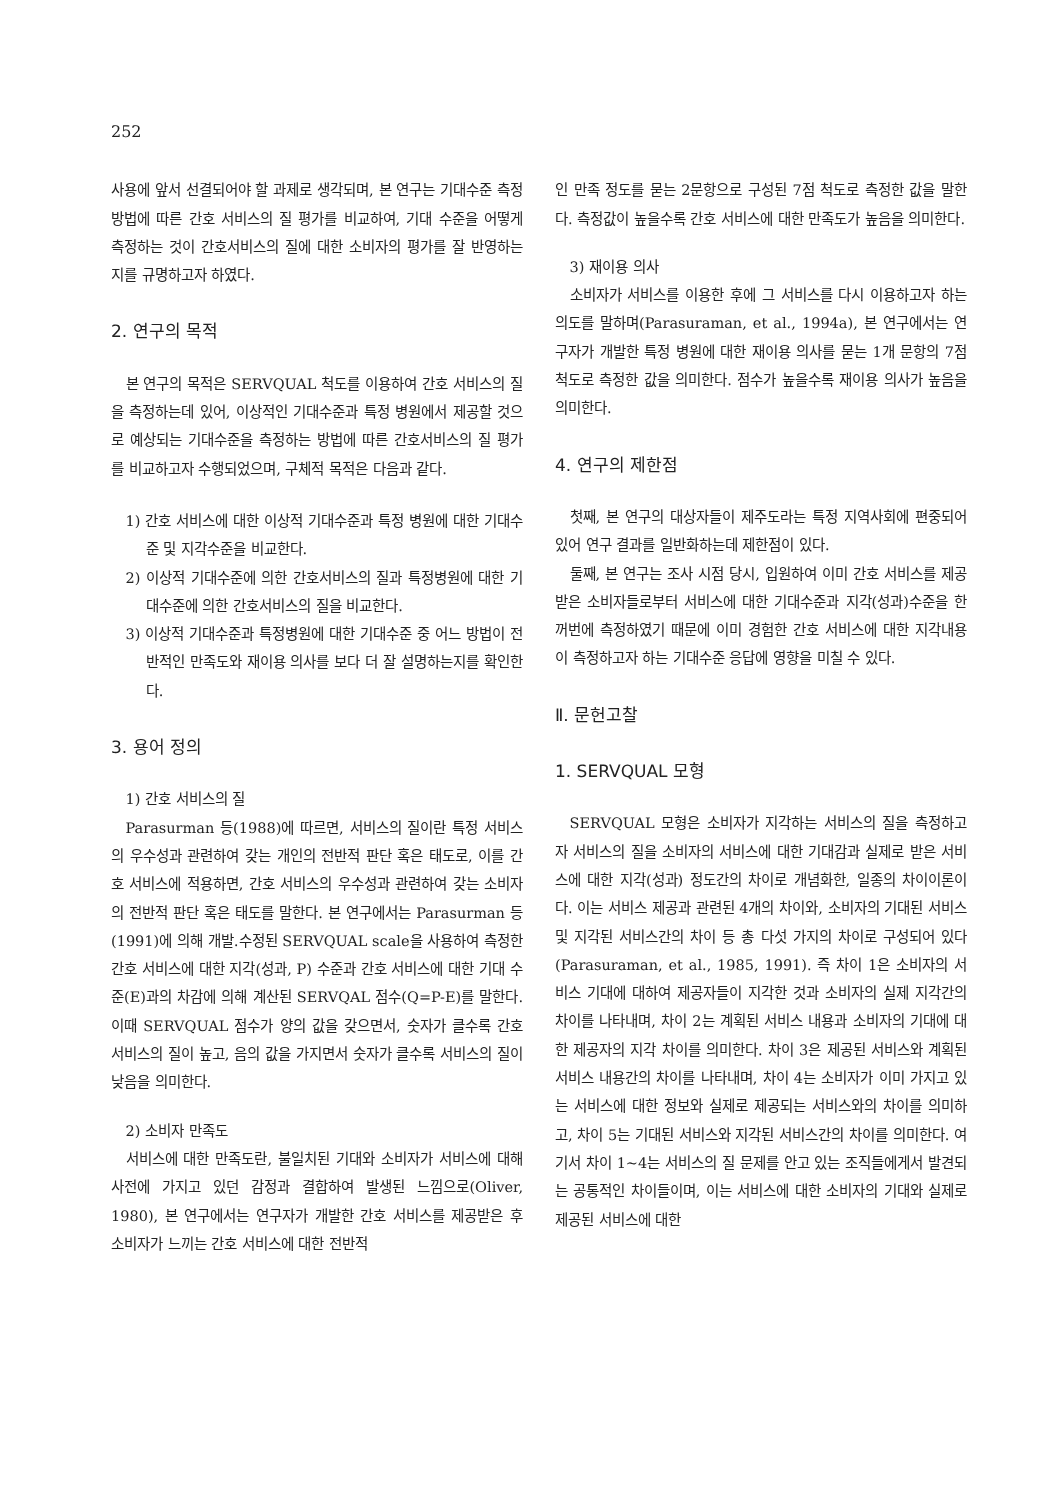252
사용에 앞서 선결되어야 할 과제로 생각되며, 본 연구는 기대수준 측정 방법에 따른 간호 서비스의 질 평가를 비교하여, 기대 수준을 어떻게 측정하는 것이 간호서비스의 질에 대한 소비자의 평가를 잘 반영하는지를 규명하고자 하였다.
2. 연구의 목적
본 연구의 목적은 SERVQUAL 척도를 이용하여 간호 서비스의 질을 측정하는데 있어, 이상적인 기대수준과 특정 병원에서 제공할 것으로 예상되는 기대수준을 측정하는 방법에 따른 간호서비스의 질 평가를 비교하고자 수행되었으며, 구체적 목적은 다음과 같다.
1) 간호 서비스에 대한 이상적 기대수준과 특정 병원에 대한 기대수준 및 지각수준을 비교한다.
2) 이상적 기대수준에 의한 간호서비스의 질과 특정병원에 대한 기대수준에 의한 간호서비스의 질을 비교한다.
3) 이상적 기대수준과 특정병원에 대한 기대수준 중 어느 방법이 전반적인 만족도와 재이용 의사를 보다 더 잘 설명하는지를 확인한다.
3. 용어 정의
1) 간호 서비스의 질
Parasurman 등(1988)에 따르면, 서비스의 질이란 특정 서비스의 우수성과 관련하여 갖는 개인의 전반적 판단 혹은 태도로, 이를 간호 서비스에 적용하면, 간호 서비스의 우수성과 관련하여 갖는 소비자의 전반적 판단 혹은 태도를 말한다. 본 연구에서는 Parasurman 등(1991)에 의해 개발․수정된 SERVQUAL scale을 사용하여 측정한 간호 서비스에 대한 지각(성과, P) 수준과 간호 서비스에 대한 기대 수준(E)과의 차감에 의해 계산된 SERVQAL 점수(Q=P-E)를 말한다. 이때 SERVQUAL 점수가 양의 값을 갖으면서, 숫자가 클수록 간호 서비스의 질이 높고, 음의 값을 가지면서 숫자가 클수록 서비스의 질이 낮음을 의미한다.
2) 소비자 만족도
서비스에 대한 만족도란, 불일치된 기대와 소비자가 서비스에 대해 사전에 가지고 있던 감정과 결합하여 발생된 느낌으로(Oliver, 1980), 본 연구에서는 연구자가 개발한 간호 서비스를 제공받은 후 소비자가 느끼는 간호 서비스에 대한 전반적
인 만족 정도를 묻는 2문항으로 구성된 7점 척도로 측정한 값을 말한다. 측정값이 높을수록 간호 서비스에 대한 만족도가 높음을 의미한다.
3) 재이용 의사
소비자가 서비스를 이용한 후에 그 서비스를 다시 이용하고자 하는 의도를 말하며(Parasuraman, et al., 1994a), 본 연구에서는 연구자가 개발한 특정 병원에 대한 재이용 의사를 묻는 1개 문항의 7점 척도로 측정한 값을 의미한다. 점수가 높을수록 재이용 의사가 높음을 의미한다.
4. 연구의 제한점
첫째, 본 연구의 대상자들이 제주도라는 특정 지역사회에 편중되어 있어 연구 결과를 일반화하는데 제한점이 있다.
둘째, 본 연구는 조사 시점 당시, 입원하여 이미 간호 서비스를 제공받은 소비자들로부터 서비스에 대한 기대수준과 지각(성과)수준을 한꺼번에 측정하였기 때문에 이미 경험한 간호 서비스에 대한 지각내용이 측정하고자 하는 기대수준 응답에 영향을 미칠 수 있다.
Ⅱ. 문헌고찰
1. SERVQUAL 모형
SERVQUAL 모형은 소비자가 지각하는 서비스의 질을 측정하고자 서비스의 질을 소비자의 서비스에 대한 기대감과 실제로 받은 서비스에 대한 지각(성과) 정도간의 차이로 개념화한, 일종의 차이이론이다. 이는 서비스 제공과 관련된 4개의 차이와, 소비자의 기대된 서비스 및 지각된 서비스간의 차이 등 총 다섯 가지의 차이로 구성되어 있다(Parasuraman, et al., 1985, 1991). 즉 차이 1은 소비자의 서비스 기대에 대하여 제공자들이 지각한 것과 소비자의 실제 지각간의 차이를 나타내며, 차이 2는 계획된 서비스 내용과 소비자의 기대에 대한 제공자의 지각 차이를 의미한다. 차이 3은 제공된 서비스와 계획된 서비스 내용간의 차이를 나타내며, 차이 4는 소비자가 이미 가지고 있는 서비스에 대한 정보와 실제로 제공되는 서비스와의 차이를 의미하고, 차이 5는 기대된 서비스와 지각된 서비스간의 차이를 의미한다. 여기서 차이 1~4는 서비스의 질 문제를 안고 있는 조직들에게서 발견되는 공통적인 차이들이며, 이는 서비스에 대한 소비자의 기대와 실제로 제공된 서비스에 대한